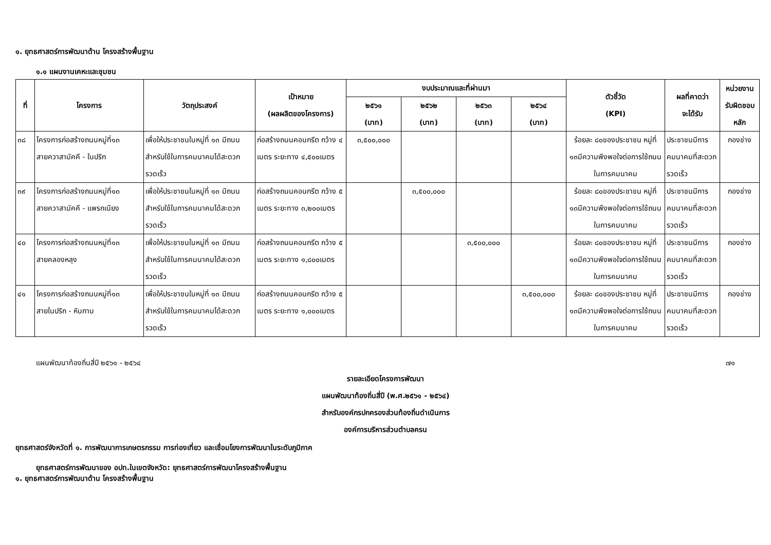๑. ยุทธศาสตร์การพัฒนาด้าน โครงสร้างพื้นฐาน
๑.๑ แผนงานเคหะและชุมชน
| ที่ | โครงการ | วัตถุประสงค์ | เป้าหมาย (ผลผลิตของโครงการ) | งบประมาณและที่ผ่านมา | | | | ตัวชี้วัด (KPI) | ผลที่คาดว่า จะได้รับ | หน่วยงาน รับผิดชอบ หลัก |
| --- | --- | --- | --- | --- | --- | --- | --- | --- | --- | --- |
| | | | | ๒๕๖๑ (บาท) | ๒๕๖๒ (บาท) | ๒๕๖๓ (บาท) | ๒๕๖๔ (บาท) | | | |
| ๓๘ | โครงการก่อสร้างถนนหมู่ที่๑๓ สายควาสามัคคี - ในปริก | เพื่อให้ประชาชนในหมู่ที่ ๑๓ มีถนนสำหรับใช้ในการคมนาคมได้สะดวกรวดเร็ว | ก่อสร้างถนนคอนกรีต กว้าง ๔ เมตร ระยะทาง ๔,๕๐๐เมตร | ๓,๕๐๐,๐๐๐ | | | | ร้อยละ ๘๐ของประชาชน หมู่ที่ ๑๓มีความพึงพอใจต่อการใช้ถนนในการคมนาคม | ประชาชนมีการคมนาคมที่สะดวกรวดเร็ว | กองช่าง |
| ๓๙ | โครงการก่อสร้างถนนหมู่ที่๑๓ สายควาสามัคคี - แพรกเนียง | เพื่อให้ประชาชนในหมู่ที่ ๑๓ มีถนนสำหรับใช้ในการคมนาคมได้สะดวกรวดเร็ว | ก่อสร้างถนนคอนกรีต กว้าง ๕ เมตร ระยะทาง ๓,๒๐๐เมตร | | ๓,๕๐๐,๐๐๐ | | | ร้อยละ ๘๐ของประชาชน หมู่ที่ ๑๓มีความพึงพอใจต่อการใช้ถนนในการคมนาคม | ประชาชนมีการคมนาคมที่สะดวกรวดเร็ว | กองช่าง |
| ๔๐ | โครงการก่อสร้างถนนหมู่ที่๑๓ สายคลองหลุง | เพื่อให้ประชาชนในหมู่ที่ ๑๓ มีถนนสำหรับใช้ในการคมนาคมได้สะดวกรวดเร็ว | ก่อสร้างถนนคอนกรีต กว้าง ๕ เมตร ระยะทาง ๑,๘๐๐เมตร | | | ๓,๕๐๐,๐๐๐ | | ร้อยละ ๘๐ของประชาชน หมู่ที่ ๑๓มีความพึงพอใจต่อการใช้ถนนในการคมนาคม | ประชาชนมีการคมนาคมที่สะดวกรวดเร็ว | กองช่าง |
| ๔๑ | โครงการก่อสร้างถนนหมู่ที่๑๓ สายในปริก - หินกาบ | เพื่อให้ประชาชนในหมู่ที่ ๑๓ มีถนนสำหรับใช้ในการคมนาคมได้สะดวกรวดเร็ว | ก่อสร้างถนนคอนกรีต กว้าง ๕ เมตร ระยะทาง ๑,๐๐๐เมตร | | | | ๓,๕๐๐,๐๐๐ | ร้อยละ ๘๐ของประชาชน หมู่ที่ ๑๓มีความพึงพอใจต่อการใช้ถนนในการคมนาคม | ประชาชนมีการคมนาคมที่สะดวกรวดเร็ว | กองช่าง |
แผนพัฒนาท้องถิ่นสี่ปี ๒๕๖๑ - ๒๕๖๔ ๗๑
รายละเอียดโครงการพัฒนา
แผนพัฒนาท้องถิ่นสี่ปี (พ.ศ.๒๕๖๑ - ๒๕๖๔)
สำหรับองค์กรปกครองส่วนท้องถิ่นดำเนินการ
องค์การบริหารส่วนตำบลครน
ยุทธศาสตร์จังหวัดที่ ๑. การพัฒนาการเกษตรกรรม การท่องเที่ยว และเชื่อมโยงการพัฒนาในระดับภูมิภาค
ยุทธศาสตร์การพัฒนาของ อปท.ในเขตจังหวัด: ยุทธศาสตร์การพัฒนาโครงสร้างพื้นฐาน
๑. ยุทธศาสตร์การพัฒนาด้าน โครงสร้างพื้นฐาน